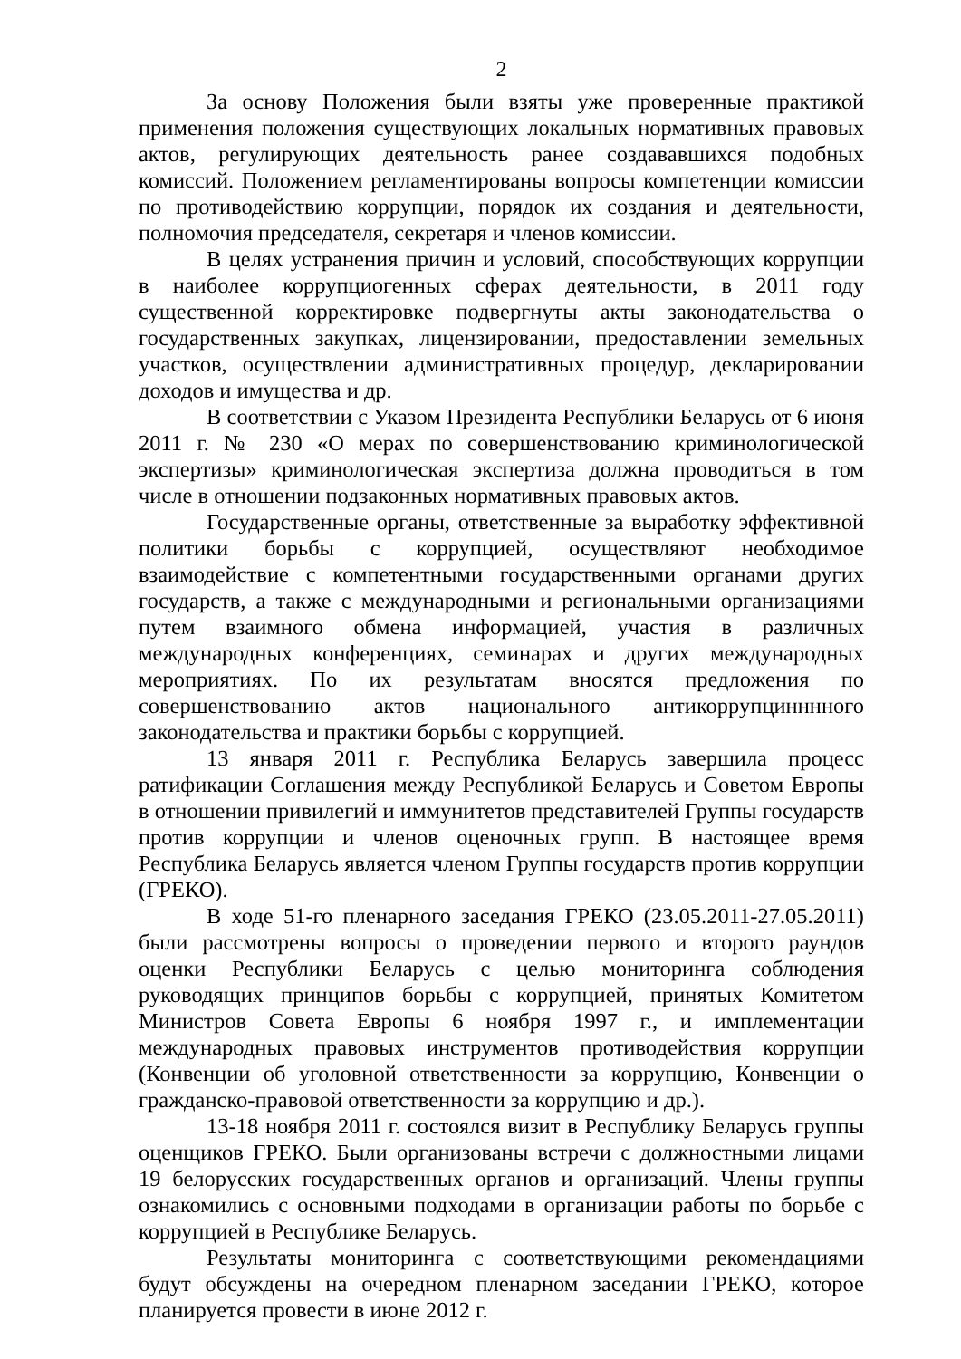2
За основу Положения были взяты уже проверенные практикой применения положения существующих локальных нормативных правовых актов, регулирующих деятельность ранее создававшихся подобных комиссий. Положением регламентированы вопросы компетенции комиссии по противодействию коррупции, порядок их создания и деятельности, полномочия председателя, секретаря и членов комиссии.
В целях устранения причин и условий, способствующих коррупции в наиболее коррупциогенных сферах деятельности, в 2011 году существенной корректировке подвергнуты акты законодательства о государственных закупках, лицензировании, предоставлении земельных участков, осуществлении административных процедур, декларировании доходов и имущества и др.
В соответствии с Указом Президента Республики Беларусь от 6 июня 2011 г. № 230 «О мерах по совершенствованию криминологической экспертизы» криминологическая экспертиза должна проводиться в том числе в отношении подзаконных нормативных правовых актов.
Государственные органы, ответственные за выработку эффективной политики борьбы с коррупцией, осуществляют необходимое взаимодействие с компетентными государственными органами других государств, а также с международными и региональными организациями путем взаимного обмена информацией, участия в различных международных конференциях, семинарах и других международных мероприятиях. По их результатам вносятся предложения по совершенствованию актов национального антикоррупцинннного законодательства и практики борьбы с коррупцией.
13 января 2011 г. Республика Беларусь завершила процесс ратификации Соглашения между Республикой Беларусь и Советом Европы в отношении привилегий и иммунитетов представителей Группы государств против коррупции и членов оценочных групп. В настоящее время Республика Беларусь является членом Группы государств против коррупции (ГРЕКО).
В ходе 51-го пленарного заседания ГРЕКО (23.05.2011-27.05.2011) были рассмотрены вопросы о проведении первого и второго раундов оценки Республики Беларусь с целью мониторинга соблюдения руководящих принципов борьбы с коррупцией, принятых Комитетом Министров Совета Европы 6 ноября 1997 г., и имплементации международных правовых инструментов противодействия коррупции (Конвенции об уголовной ответственности за коррупцию, Конвенции о гражданско-правовой ответственности за коррупцию и др.).
13-18 ноября 2011 г. состоялся визит в Республику Беларусь группы оценщиков ГРЕКО. Были организованы встречи с должностными лицами 19 белорусских государственных органов и организаций. Члены группы ознакомились с основными подходами в организации работы по борьбе с коррупцией в Республике Беларусь.
Результаты мониторинга с соответствующими рекомендациями будут обсуждены на очередном пленарном заседании ГРЕКО, которое планируется провести в июне 2012 г.